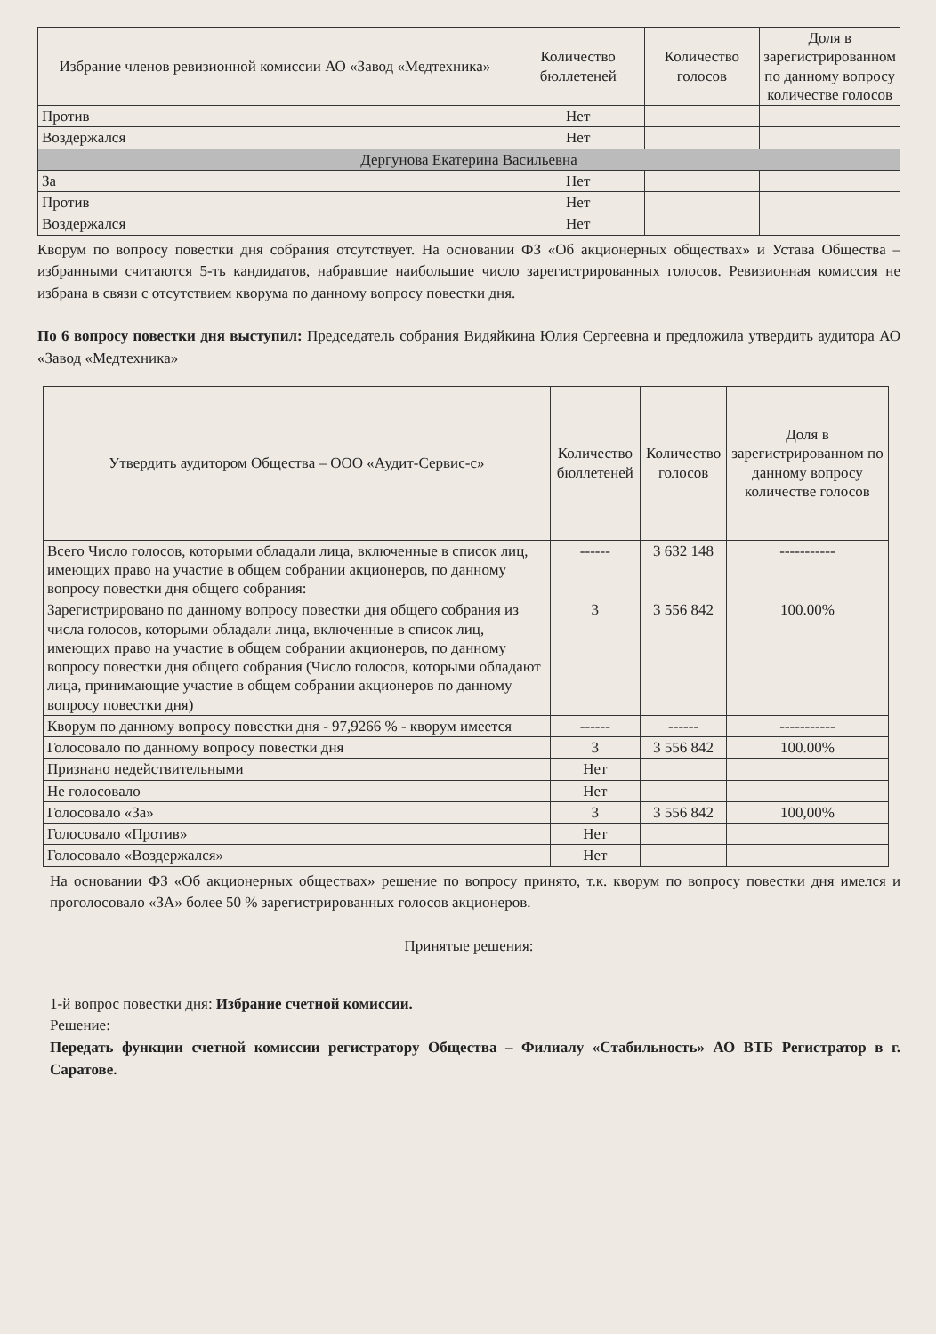| Избрание членов ревизионной комиссии АО «Завод «Медтехника» | Количество бюллетеней | Количество голосов | Доля в зарегистрированном по данному вопросу количестве голосов |
| --- | --- | --- | --- |
| Против | Нет | | |
| Воздержался | Нет | | |
| Дергунова Екатерина Васильевна | | | |
| За | Нет | | |
| Против | Нет | | |
| Воздержался | Нет | | |
Кворум по вопросу повестки дня собрания отсутствует. На основании ФЗ «Об акционерных обществах» и Устава Общества – избранными считаются 5-ть кандидатов, набравшие наибольшие число зарегистрированных голосов. Ревизионная комиссия не избрана в связи с отсутствием кворума по данному вопросу повестки дня.
По 6 вопросу повестки дня выступил: Председатель собрания Видяйкина Юлия Сергеевна и предложила утвердить аудитора АО «Завод «Медтехника»
| Утвердить аудитором Общества – ООО «Аудит-Сервис-с» | Количество бюллетеней | Количество голосов | Доля в зарегистрированном по данному вопросу количестве голосов |
| --- | --- | --- | --- |
| Всего Число голосов, которыми обладали лица, включенные в список лиц, имеющих право на участие в общем собрании акционеров, по данному вопросу повестки дня общего собрания: | ------ | 3 632 148 | ----------- |
| Зарегистрировано по данному вопросу повестки дня общего собрания из числа голосов, которыми обладали лица, включенные в список лиц, имеющих право на участие в общем собрании акционеров, по данному вопросу повестки дня общего собрания (Число голосов, которыми обладают лица, принимающие участие в общем собрании акционеров по данному вопросу повестки дня) | 3 | 3 556 842 | 100.00% |
| Кворум по данному вопросу повестки дня - 97,9266 % - кворум имеется | ------ | ------ | ----------- |
| Голосовало по данному вопросу повестки дня | 3 | 3 556 842 | 100.00% |
| Признано недействительными | Нет | | |
| Не голосовало | Нет | | |
| Голосовало «За» | 3 | 3 556 842 | 100,00% |
| Голосовало «Против» | Нет | | |
| Голосовало «Воздержался» | Нет | | |
На основании ФЗ «Об акционерных обществах» решение по вопросу принято, т.к. кворум по вопросу повестки дня имелся и проголосовало «ЗА» более 50 % зарегистрированных голосов акционеров.
Принятые решения:
1-й вопрос повестки дня: Избрание счетной комиссии.
Решение:
Передать функции счетной комиссии регистратору Общества – Филиалу «Стабильность» АО ВТБ Регистратор в г. Саратове.